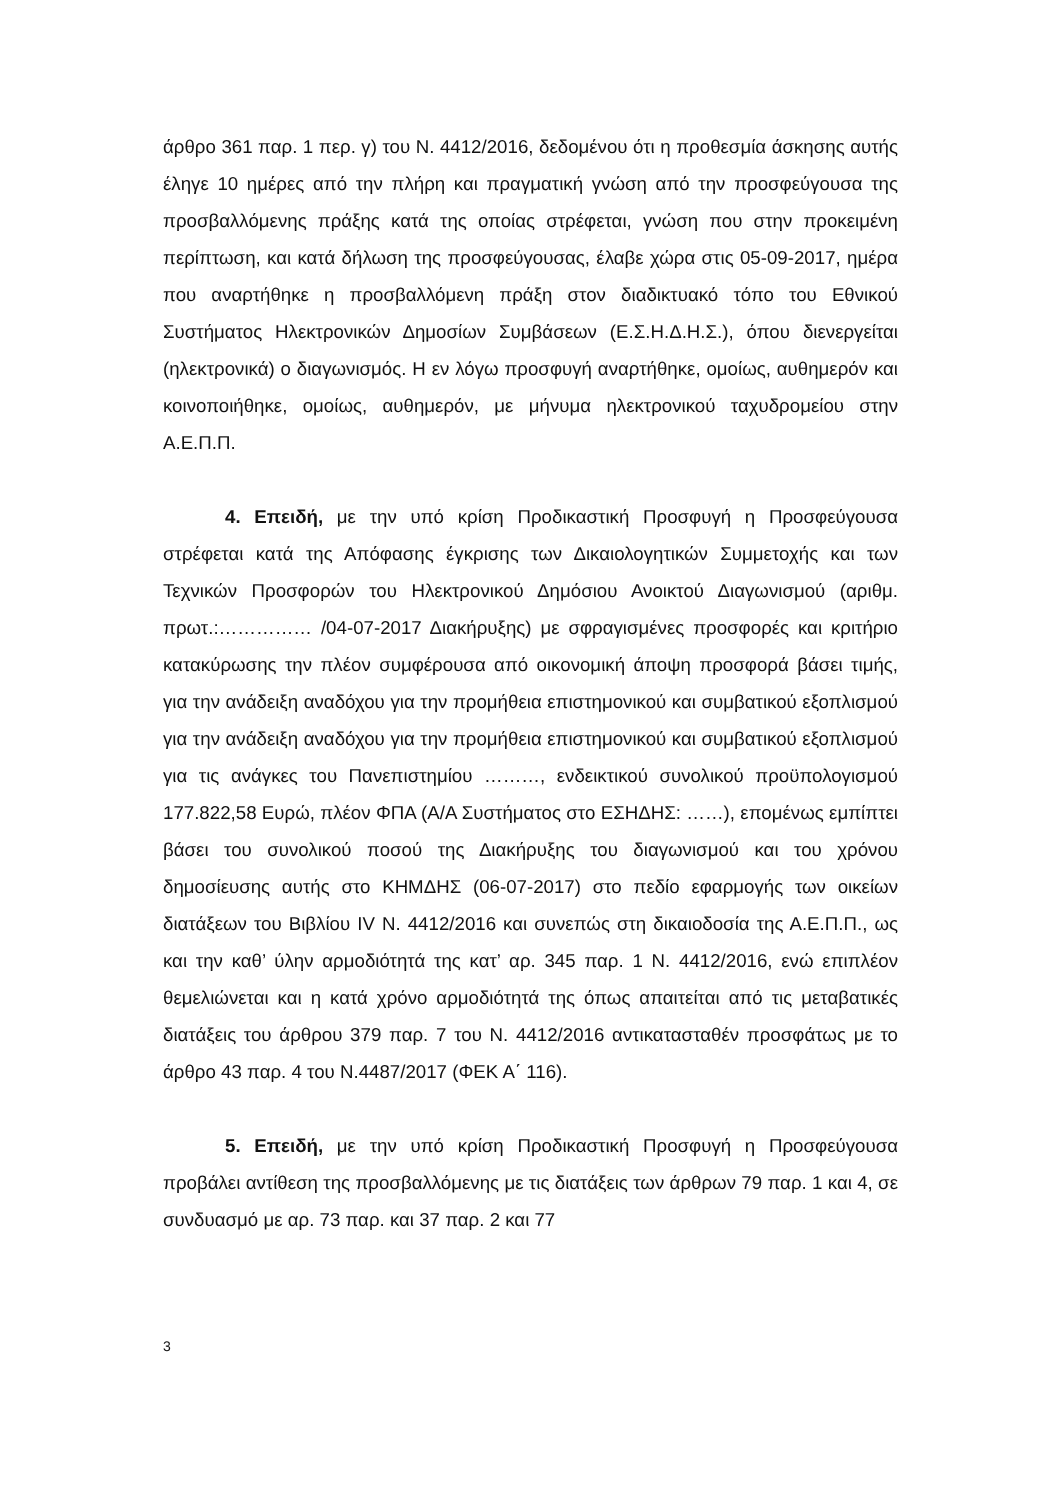άρθρο 361 παρ. 1 περ. γ) του Ν. 4412/2016, δεδομένου ότι η προθεσμία άσκησης αυτής έληγε 10 ημέρες από την πλήρη και πραγματική γνώση από την προσφεύγουσα της προσβαλλόμενης πράξης κατά της οποίας στρέφεται, γνώση που στην προκειμένη περίπτωση, και κατά δήλωση της προσφεύγουσας, έλαβε χώρα στις 05-09-2017, ημέρα που αναρτήθηκε η προσβαλλόμενη πράξη στον διαδικτυακό τόπο του Εθνικού Συστήματος Ηλεκτρονικών Δημοσίων Συμβάσεων (Ε.Σ.Η.Δ.Η.Σ.), όπου διενεργείται (ηλεκτρονικά) ο διαγωνισμός. Η εν λόγω προσφυγή αναρτήθηκε, ομοίως, αυθημερόν και κοινοποιήθηκε, ομοίως, αυθημερόν, με μήνυμα ηλεκτρονικού ταχυδρομείου στην Α.Ε.Π.Π.
4. Επειδή, με την υπό κρίση Προδικαστική Προσφυγή η Προσφεύγουσα στρέφεται κατά της Απόφασης έγκρισης των Δικαιολογητικών Συμμετοχής και των Τεχνικών Προσφορών του Ηλεκτρονικού Δημόσιου Ανοικτού Διαγωνισμού (αριθμ. πρωτ.:…………… /04-07-2017 Διακήρυξης) με σφραγισμένες προσφορές και κριτήριο κατακύρωσης την πλέον συμφέρουσα από οικονομική άποψη προσφορά βάσει τιμής, για την ανάδειξη αναδόχου για την προμήθεια επιστημονικού και συμβατικού εξοπλισμού για την ανάδειξη αναδόχου για την προμήθεια επιστημονικού και συμβατικού εξοπλισμού για τις ανάγκες του Πανεπιστημίου ………, ενδεικτικού συνολικού προϋπολογισμού 177.822,58 Ευρώ, πλέον ΦΠΑ (Α/Α Συστήματος στο ΕΣΗΔΗΣ: ……), επομένως εμπίπτει βάσει του συνολικού ποσού της Διακήρυξης του διαγωνισμού και του χρόνου δημοσίευσης αυτής στο ΚΗΜΔΗΣ (06-07-2017) στο πεδίο εφαρμογής των οικείων διατάξεων του Βιβλίου IV Ν. 4412/2016 και συνεπώς στη δικαιοδοσία της Α.Ε.Π.Π., ως και την καθ’ ύλην αρμοδιότητά της κατ’ αρ. 345 παρ. 1 Ν. 4412/2016, ενώ επιπλέον θεμελιώνεται και η κατά χρόνο αρμοδιότητά της όπως απαιτείται από τις μεταβατικές διατάξεις του άρθρου 379 παρ. 7 του Ν. 4412/2016 αντικατασταθέν προσφάτως με το άρθρο 43 παρ. 4 του Ν.4487/2017 (ΦΕΚ Α΄ 116).
5. Επειδή, με την υπό κρίση Προδικαστική Προσφυγή η Προσφεύγουσα προβάλει αντίθεση της προσβαλλόμενης με τις διατάξεις των άρθρων 79 παρ. 1 και 4, σε συνδυασμό με αρ. 73 παρ. και 37 παρ. 2 και 77
3